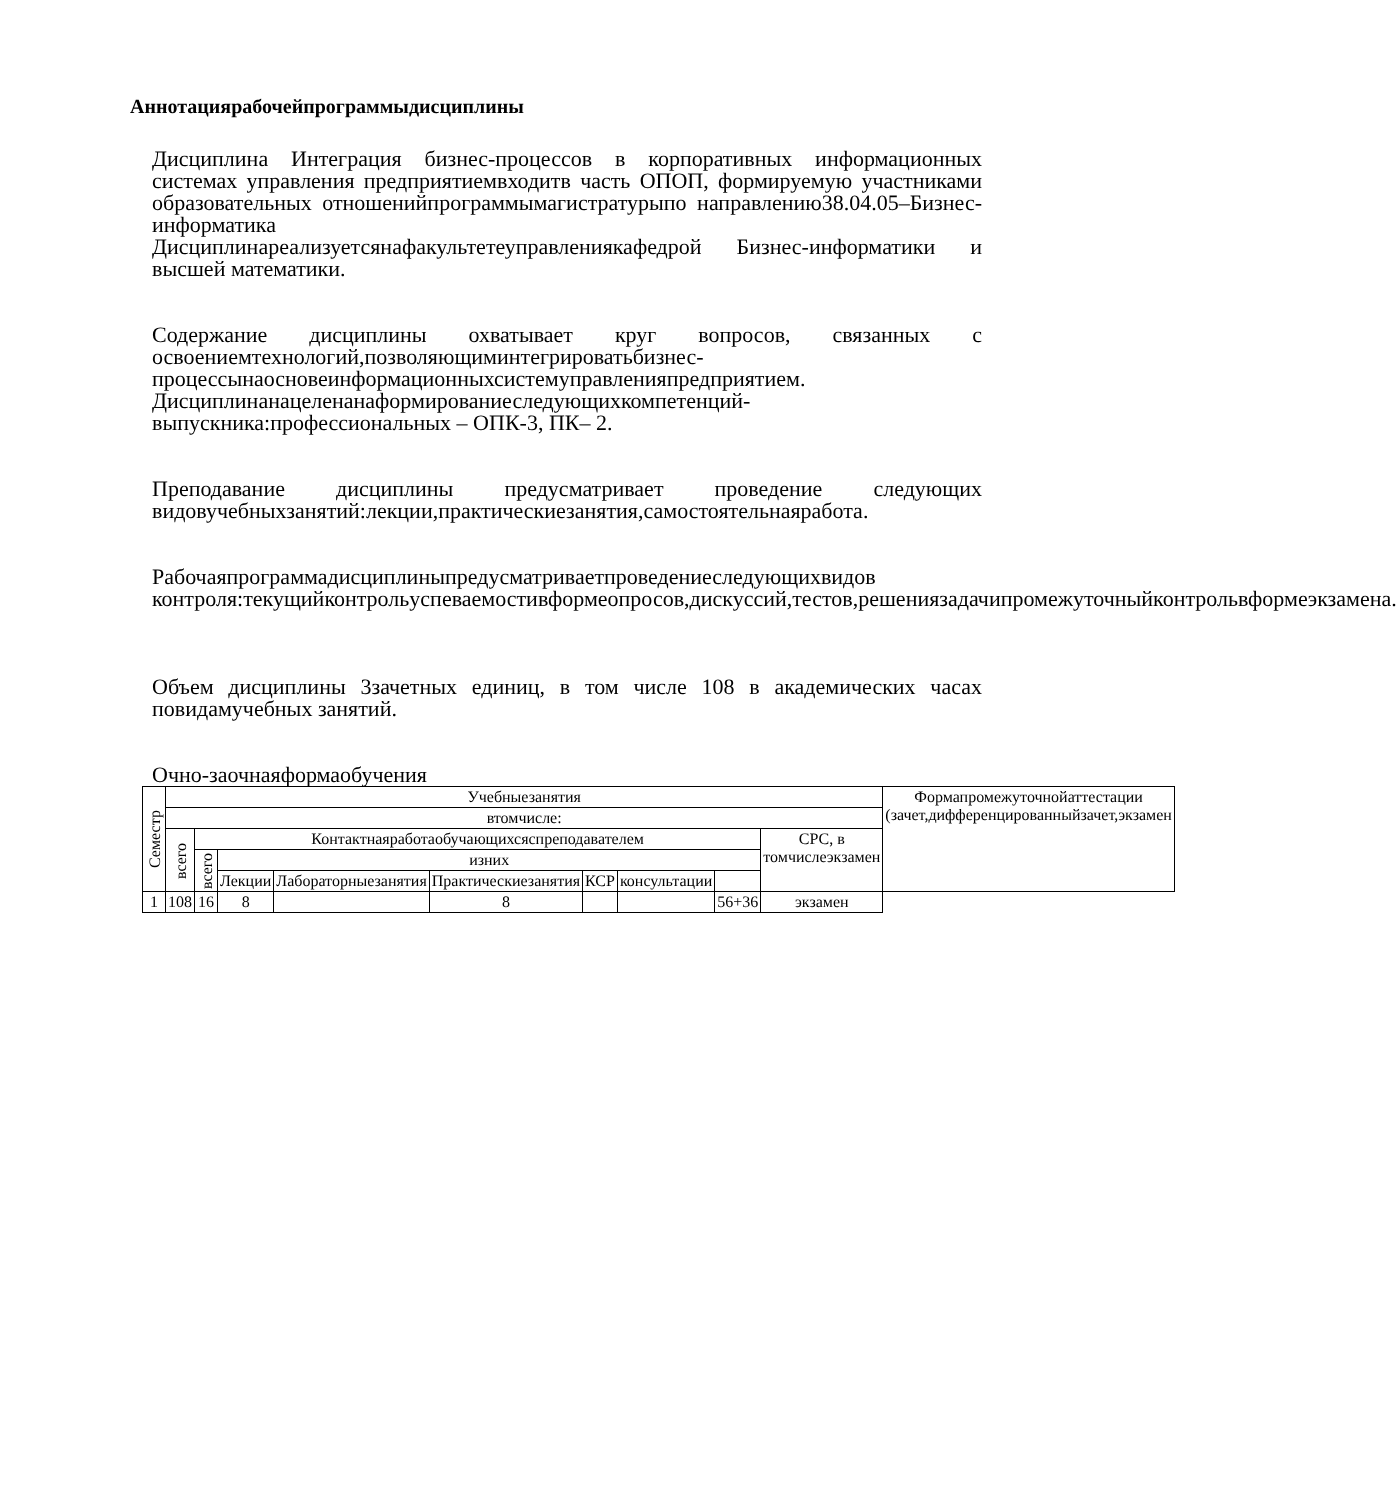Аннотациярабочейпрограммыдисциплины
Дисциплина Интеграция бизнес-процессов в корпоративных информационных системах управления предприятиемвходитв часть ОПОП, формируемую участниками образовательных отношенийпрограммымагистратурыпо направлению38.04.05–Бизнес-информатика
Дисциплинареализуетсянафакультетеуправлениякафедрой Бизнес-информатики и высшей математики.
Содержание дисциплины охватывает круг вопросов, связанных с освоениемтехнологий,позволяющиминтегрироватьбизнес-процессынаосновеинформационныхсистемуправленияпредприятием.
Дисциплинанацеленанаформированиеследующихкомпетенций-выпускника:профессиональных – ОПК-3, ПК– 2.
Преподавание дисциплины предусматривает проведение следующих видовучебныхзанятий:лекции,практическиезанятия,самостоятельнаяработа.
Рабочаяпрограммадисциплиныпредусматриваетпроведениеследующихвидов контроля:текущийконтрольуспеваемостивформеопросов,дискуссий,тестов,решениязадачипромежуточныйконтрольвформеэкзамена.
Объем дисциплины 3зачетных единиц, в том числе 108 в академических часах повидамучебных занятий.
Очно-заочнаяформаобучения
| Семестр | Учебныезанятия | | | | | | | | | Формапромежуточнойаттестации (зачет,дифференцированныйзачет,экзамен |
| --- | --- | --- | --- | --- | --- | --- | --- | --- | --- | --- |
| | втомчисле: | | | | | | | | | |
| | всего | Контактнаяработаобучающихсяспреподавателем | | | | | | | СРС, в томчислеэкзамен | |
| | | всего | изних | | | | | | | |
| | | | Лекции | Лабораторныезанятия | Практическиезанятия | КСР | консультации | | | |
| 1 | 108 | 16 | 8 | | 8 | | | 56+36 | экзамен | |